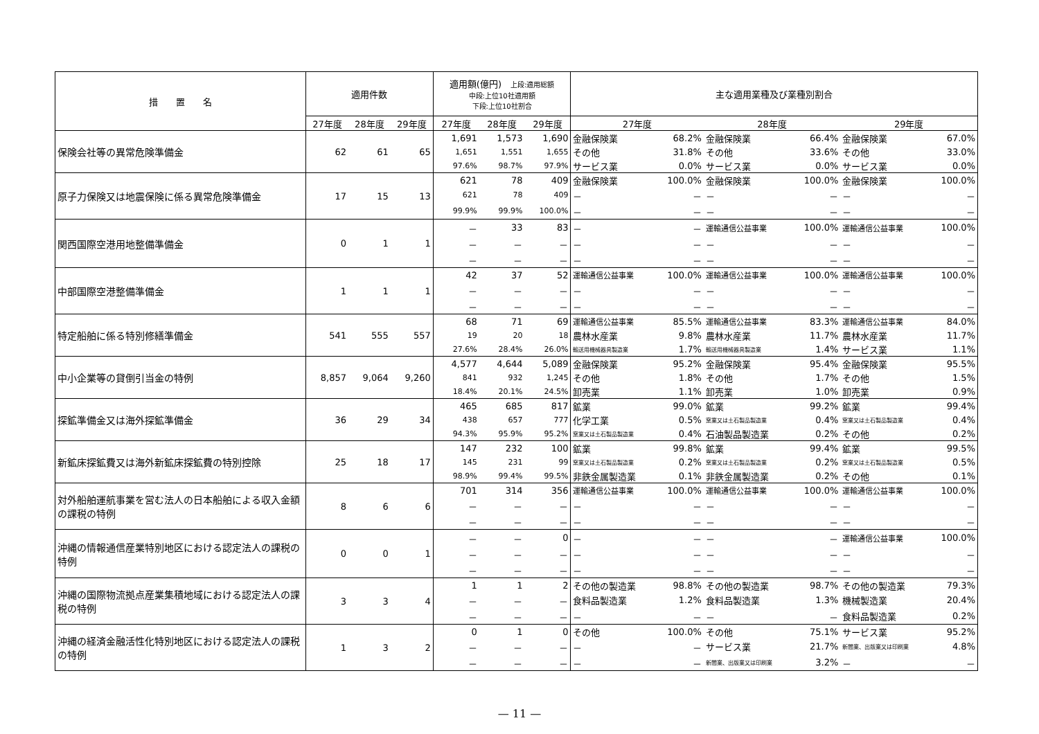| 措 置 名 | 適用件数 | | | 適用額(億円) 上段:適用総額 中段:上位10社適用額 下段:上位10社割合 | | | 主な適用業種及び業種別割合 | | | | | |
| --- | --- | --- | --- | --- | --- | --- | --- | --- | --- | --- | --- | --- |
| | 27年度 | 28年度 | 29年度 | 27年度 | 28年度 | 29年度 | 27年度 | | 28年度 | | 29年度 | |
| 保険会社等の異常危険準備金 | 62 | 61 | 65 | 1,691 | 1,573 | 1,690 | 金融保険業 | 68.2% | 金融保険業 | 66.4% | 金融保険業 | 67.0% |
| | | | | 1,651 | 1,551 | 1,655 | その他 | 31.8% | その他 | 33.6% | その他 | 33.0% |
| | | | | 97.6% | 98.7% | 97.9% | サービス業 | 0.0% | サービス業 | 0.0% | サービス業 | 0.0% |
| 原子力保険又は地震保険に係る異常危険準備金 | 17 | 15 | 13 | 621 | 78 | 409 | 金融保険業 | 100.0% | 金融保険業 | 100.0% | 金融保険業 | 100.0% |
| | | | | 621 | 78 | 409 | － | － | － | － | － | － |
| | | | | 99.9% | 99.9% | 100.0% | － | － | － | － | － | － |
| 関西国際空港用地整備準備金 | 0 | 1 | 1 | － | 33 | 83 | － | － | 運輸通信公益事業 | 100.0% | 運輸通信公益事業 | 100.0% |
| | | | | － | － | － | － | － | － | － | － | － |
| | | | | － | － | － | － | － | － | － | － | － |
| 中部国際空港整備準備金 | 1 | 1 | 1 | 42 | 37 | 52 | 運輸通信公益事業 | 100.0% | 運輸通信公益事業 | 100.0% | 運輸通信公益事業 | 100.0% |
| | | | | － | － | － | － | － | － | － | － | － |
| | | | | － | － | － | － | － | － | － | － | － |
| 特定船舶に係る特別修繕準備金 | 541 | 555 | 557 | 68 | 71 | 69 | 運輸通信公益事業 | 85.5% | 運輸通信公益事業 | 83.3% | 運輸通信公益事業 | 84.0% |
| | | | | 19 | 20 | 18 | 農林水産業 | 9.8% | 農林水産業 | 11.7% | 農林水産業 | 11.7% |
| | | | | 27.6% | 28.4% | 26.0% | 輸送用機械器具製造業 | 1.7% | 輸送用機械器具製造業 | 1.4% | サービス業 | 1.1% |
| 中小企業等の貸倒引当金の特例 | 8,857 | 9,064 | 9,260 | 4,577 | 4,644 | 5,089 | 金融保険業 | 95.2% | 金融保険業 | 95.4% | 金融保険業 | 95.5% |
| | | | | 841 | 932 | 1,245 | その他 | 1.8% | その他 | 1.7% | その他 | 1.5% |
| | | | | 18.4% | 20.1% | 24.5% | 卸売業 | 1.1% | 卸売業 | 1.0% | 卸売業 | 0.9% |
| 探鉱準備金又は海外探鉱準備金 | 36 | 29 | 34 | 465 | 685 | 817 | 鉱業 | 99.0% | 鉱業 | 99.2% | 鉱業 | 99.4% |
| | | | | 438 | 657 | 777 | 化学工業 | 0.5% | 窯業又は土石製品製造業 | 0.4% | 窯業又は土石製品製造業 | 0.4% |
| | | | | 94.3% | 95.9% | 95.2% | 窯業又は土石製品製造業 | 0.4% | 石油製品製造業 | 0.2% | その他 | 0.2% |
| 新鉱床探鉱費又は海外新鉱床探鉱費の特別控除 | 25 | 18 | 17 | 147 | 232 | 100 | 鉱業 | 99.8% | 鉱業 | 99.4% | 鉱業 | 99.5% |
| | | | | 145 | 231 | 99 | 窯業又は土石製品製造業 | 0.2% | 窯業又は土石製品製造業 | 0.2% | 窯業又は土石製品製造業 | 0.5% |
| | | | | 98.9% | 99.4% | 99.5% | 非鉄金属製造業 | 0.1% | 非鉄金属製造業 | 0.2% | その他 | 0.1% |
| 対外船舶運航事業を営む法人の日本船舶による収入金額の課税の特例 | 8 | 6 | 6 | 701 | 314 | 356 | 運輸通信公益事業 | 100.0% | 運輸通信公益事業 | 100.0% | 運輸通信公益事業 | 100.0% |
| | | | | － | － | － | － | － | － | － | － | － |
| | | | | － | － | － | － | － | － | － | － | － |
| 沖縄の情報通信産業特別地区における認定法人の課税の特例 | 0 | 0 | 1 | － | － | 0 | － | － | － | － | 運輸通信公益事業 | 100.0% |
| | | | | － | － | － | － | － | － | － | － | － |
| | | | | － | － | － | － | － | － | － | － | － |
| 沖縄の国際物流拠点産業集積地域における認定法人の課税の特例 | 3 | 3 | 4 | 1 | 1 | 2 | その他の製造業 | 98.8% | その他の製造業 | 98.7% | その他の製造業 | 79.3% |
| | | | | － | － | － | 食料品製造業 | 1.2% | 食料品製造業 | 1.3% | 機械製造業 | 20.4% |
| | | | | － | － | － | － | － | － | － | 食料品製造業 | 0.2% |
| 沖縄の経済金融活性化特別地区における認定法人の課税の特例 | 1 | 3 | 2 | 0 | 1 | 0 | その他 | 100.0% | その他 | 75.1% | サービス業 | 95.2% |
| | | | | － | － | － | － | － | サービス業 | 21.7% | 新聞業、出版業又は印刷業 | 4.8% |
| | | | | － | － | － | － | － | 新聞業、出版業又は印刷業 | 3.2% | － | － |
— 11 —